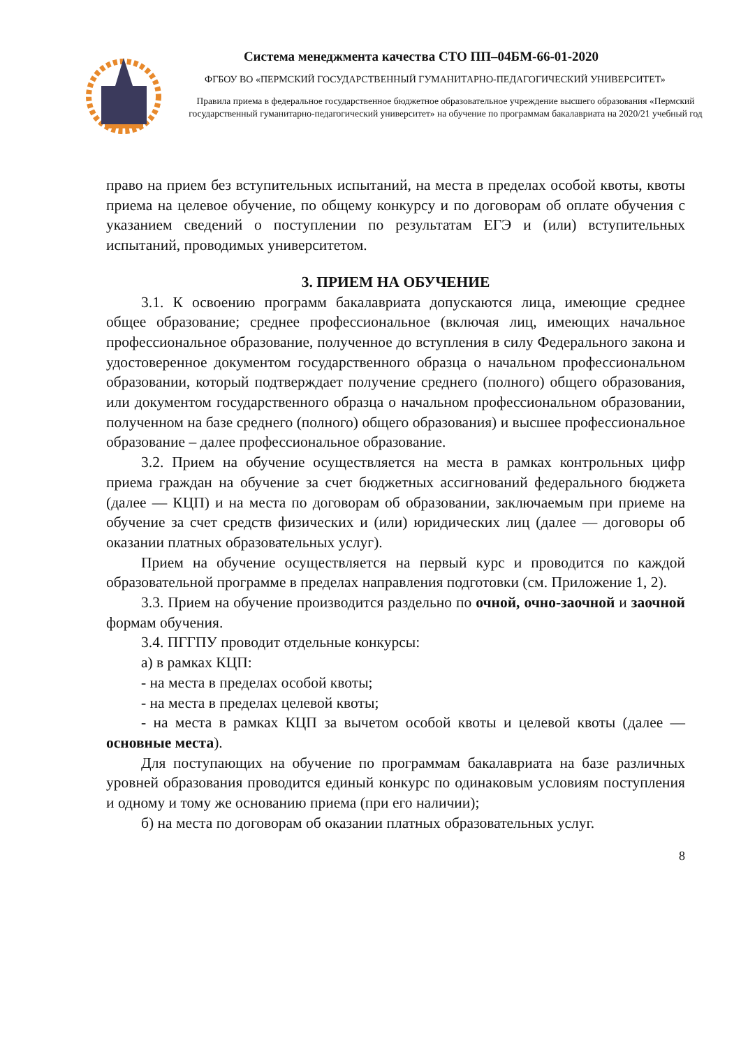Система менеджмента качества СТО ПП–04БМ-66-01-2020
ФГБОУ ВО «ПЕРМСКИЙ ГОСУДАРСТВЕННЫЙ ГУМАНИТАРНО-ПЕДАГОГИЧЕСКИЙ УНИВЕРСИТЕТ»
Правила приема в федеральное государственное бюджетное образовательное учреждение высшего образования «Пермский государственный гуманитарно-педагогический университет» на обучение по программам бакалавриата на 2020/21 учебный год
право на прием без вступительных испытаний, на места в пределах особой квоты, квоты приема на целевое обучение, по общему конкурсу и по договорам об оплате обучения с указанием сведений о поступлении по результатам ЕГЭ и (или) вступительных испытаний, проводимых университетом.
3. ПРИЕМ НА ОБУЧЕНИЕ
3.1. К освоению программ бакалавриата допускаются лица, имеющие среднее общее образование; среднее профессиональное (включая лиц, имеющих начальное профессиональное образование, полученное до вступления в силу Федерального закона и удостоверенное документом государственного образца о начальном профессиональном образовании, который подтверждает получение среднего (полного) общего образования, или документом государственного образца о начальном профессиональном образовании, полученном на базе среднего (полного) общего образования) и высшее профессиональное образование – далее профессиональное образование.
3.2. Прием на обучение осуществляется на места в рамках контрольных цифр приема граждан на обучение за счет бюджетных ассигнований федерального бюджета (далее — КЦП) и на места по договорам об образовании, заключаемым при приеме на обучение за счет средств физических и (или) юридических лиц (далее — договоры об оказании платных образовательных услуг).
Прием на обучение осуществляется на первый курс и проводится по каждой образовательной программе в пределах направления подготовки (см. Приложение 1, 2).
3.3. Прием на обучение производится раздельно по очной, очно-заочной и заочной формам обучения.
3.4. ПГГПУ проводит отдельные конкурсы:
а) в рамках КЦП:
- на места в пределах особой квоты;
- на места в пределах целевой квоты;
- на места в рамках КЦП за вычетом особой квоты и целевой квоты (далее — основные места).
Для поступающих на обучение по программам бакалавриата на базе различных уровней образования проводится единый конкурс по одинаковым условиям поступления и одному и тому же основанию приема (при его наличии);
б) на места по договорам об оказании платных образовательных услуг.
8